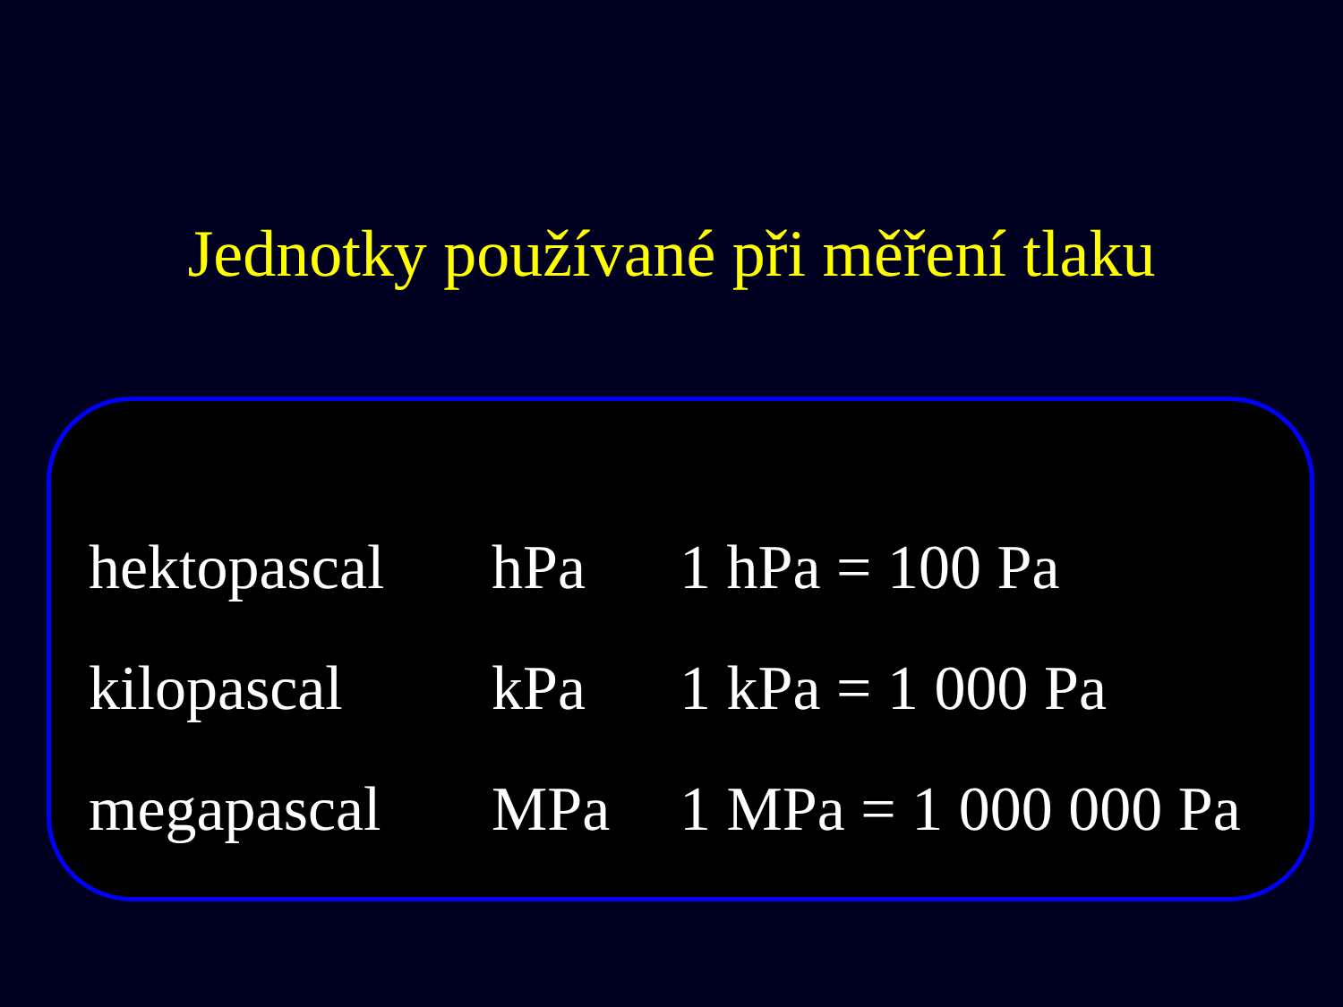Jednotky používané při měření tlaku
| hektopascal | hPa | 1 hPa = 100 Pa |
| kilopascal | kPa | 1 kPa = 1 000 Pa |
| megapascal | MPa | 1 MPa = 1 000 000 Pa |